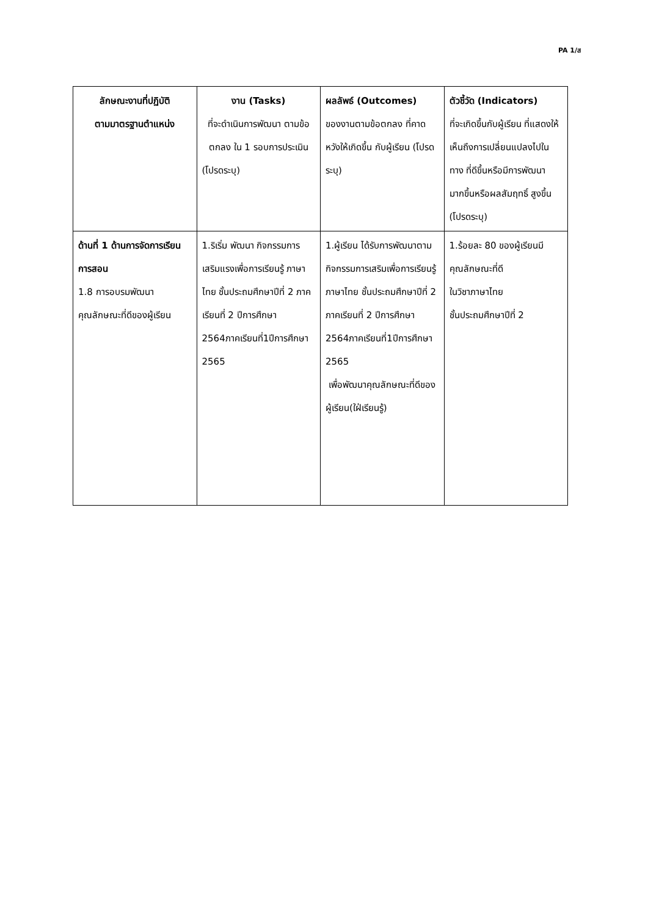PA 1/ส
| ลักษณะงานที่ปฏิบัติ ตามมาตรฐานตำแหน่ง | งาน (Tasks) ที่จะดำเนินการพัฒนา ตามข้อตกลง ใน 1 รอบการประเมิน (โปรดระบุ) | ผลลัพธ์ (Outcomes) ของงานตามข้อตกลง ที่คาดหวังให้เกิดขึ้น กับผู้เรียน (โปรดระบุ) | ตัวชี้วัด (Indicators) ที่จะเกิดขึ้นกับผู้เรียน ที่แสดงให้เห็นถึงการเปลี่ยนแปลงไปในทาง ที่ดีขึ้นหรือมีการพัฒนา มากขึ้นหรือผลสัมฤทธิ์ สูงขึ้น (โปรดระบุ) |
| --- | --- | --- | --- |
| ด้านที่ 1 ด้านการจัดการเรียนการสอน 1.8 การอบรมพัฒนาคุณลักษณะที่ดีของผู้เรียน | 1.ริเริ่ม พัฒนา กิจกรรมการเสริมแรงเพื่อการเรียนรู้ ภาษาไทย ชั้นประถมศึกษาปีที่ 2 ภาคเรียนที่ 2 ปีการศึกษา 2564ภาคเรียนที่1ปีการศึกษา 2565 | 1.ผู้เรียน ได้รับการพัฒนาตามกิจกรรมการเสริมเพื่อการเรียนรู้ ภาษาไทย ชั้นประถมศึกษาปีที่ 2 ภาคเรียนที่ 2 ปีการศึกษา 2564ภาคเรียนที่1ปีการศึกษา 2565 เพื่อพัฒนาคุณลักษณะที่ดีของผู้เรียน(ใฝ่เรียนรู้) | 1.ร้อยละ 80 ของผู้เรียนมีคุณลักษณะที่ดี ในวิชาภาษาไทย ชั้นประถมศึกษาปีที่ 2 |